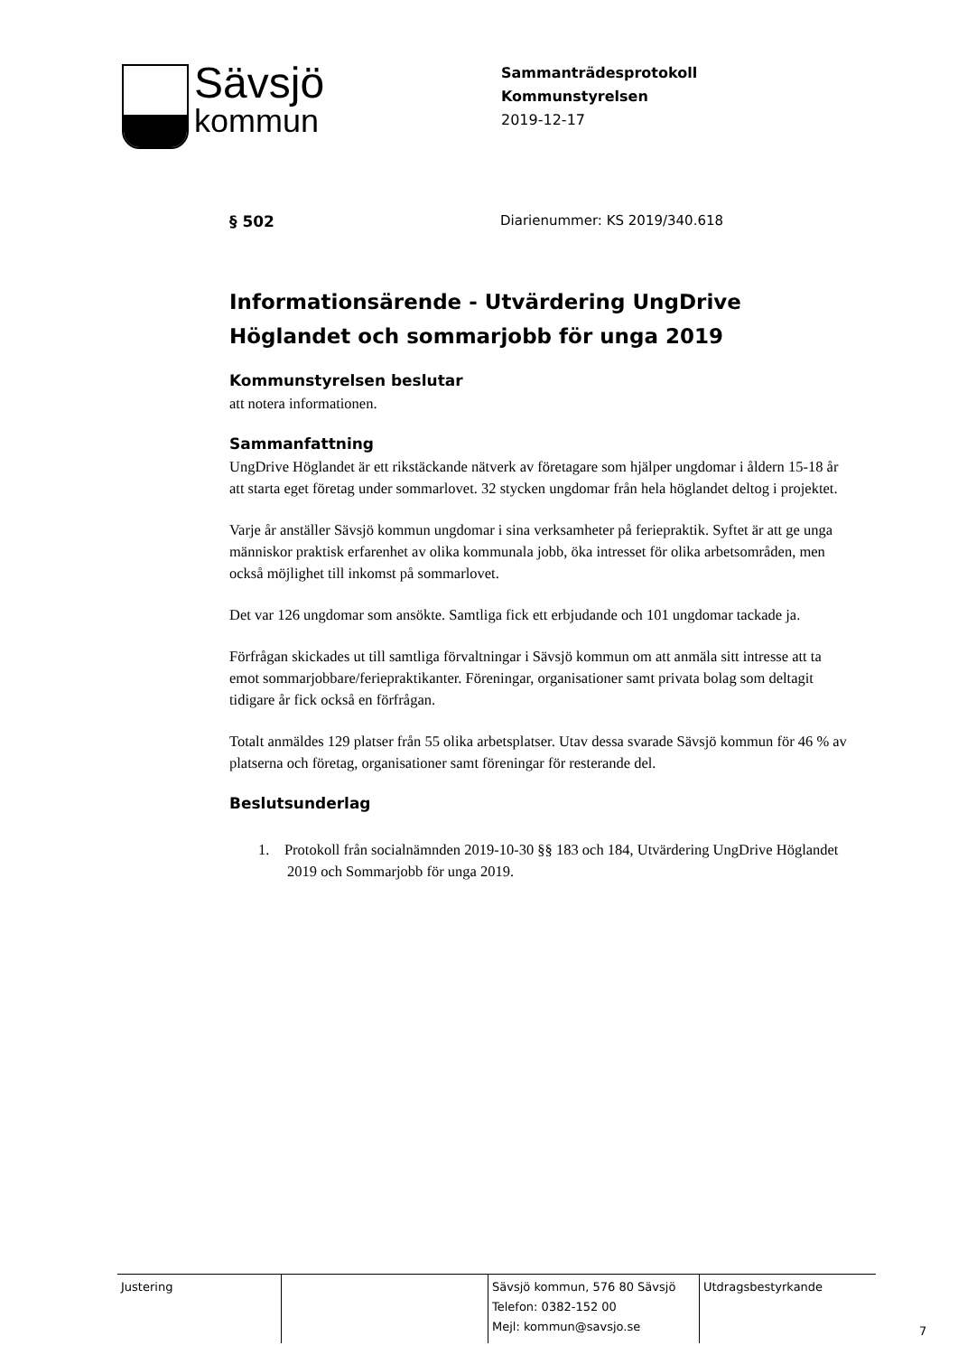Sävsjö
kommun
Sammanträdesprotokoll
Kommunstyrelsen
2019-12-17
§ 502 Diarienummer: KS 2019/340.618
Informationsärende - Utvärdering UngDrive Höglandet och sommarjobb för unga 2019
Kommunstyrelsen beslutar
att notera informationen.
Sammanfattning
UngDrive Höglandet är ett rikstäckande nätverk av företagare som hjälper ungdomar i åldern 15-18 år att starta eget företag under sommarlovet. 32 stycken ungdomar från hela höglandet deltog i projektet.
Varje år anställer Sävsjö kommun ungdomar i sina verksamheter på feriepraktik. Syftet är att ge unga människor praktisk erfarenhet av olika kommunala jobb, öka intresset för olika arbetsområden, men också möjlighet till inkomst på sommarlovet.
Det var 126 ungdomar som ansökte. Samtliga fick ett erbjudande och 101 ungdomar tackade ja.
Förfrågan skickades ut till samtliga förvaltningar i Sävsjö kommun om att anmäla sitt intresse att ta emot sommarjobbare/feriepraktikanter. Föreningar, organisationer samt privata bolag som deltagit tidigare år fick också en förfrågan.
Totalt anmäldes 129 platser från 55 olika arbetsplatser. Utav dessa svarade Sävsjö kommun för 46 % av platserna och företag, organisationer samt föreningar för resterande del.
Beslutsunderlag
1. Protokoll från socialnämnden 2019-10-30 §§ 183 och 184, Utvärdering UngDrive Höglandet 2019 och Sommarjobb för unga 2019.
Justering Sävsjö kommun, 576 80 Sävsjö
Telefon: 0382-152 00
Mejl: kommun@savsjo.se
Utdragsbestyrkande
7